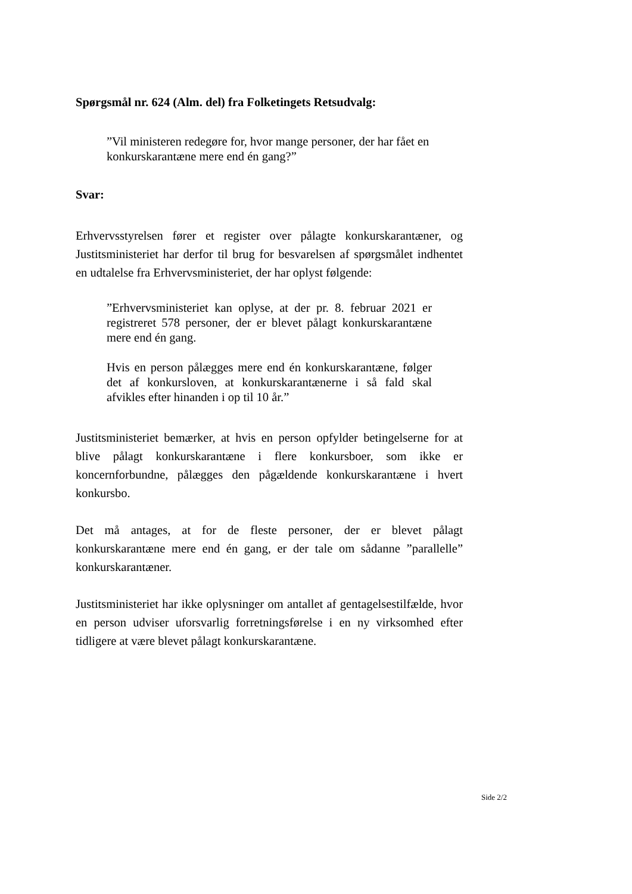Spørgsmål nr. 624 (Alm. del) fra Folketingets Retsudvalg:
”Vil ministeren redegøre for, hvor mange personer, der har fået en konkurskarantæne mere end én gang?”
Svar:
Erhvervsstyrelsen fører et register over pålagte konkurskarantæner, og Justitsministeriet har derfor til brug for besvarelsen af spørgsmålet indhentet en udtalelse fra Erhvervsministeriet, der har oplyst følgende:
”Erhvervsministeriet kan oplyse, at der pr. 8. februar 2021 er registreret 578 personer, der er blevet pålagt konkurskarantæne mere end én gang.
Hvis en person pålægges mere end én konkurskarantæne, følger det af konkursloven, at konkurskarantænerne i så fald skal afvikles efter hinanden i op til 10 år.”
Justitsministeriet bemærker, at hvis en person opfylder betingelserne for at blive pålagt konkurskarantæne i flere konkursboer, som ikke er koncernforbundne, pålægges den pågældende konkurskarantæne i hvert konkursbo.
Det må antages, at for de fleste personer, der er blevet pålagt konkurskarantæne mere end én gang, er der tale om sådanne ”parallelle” konkurskarantæner.
Justitsministeriet har ikke oplysninger om antallet af gentagelsestilfælde, hvor en person udviser uforsvarlig forretningsførelse i en ny virksomhed efter tidligere at være blevet pålagt konkurskarantæne.
Side 2/2